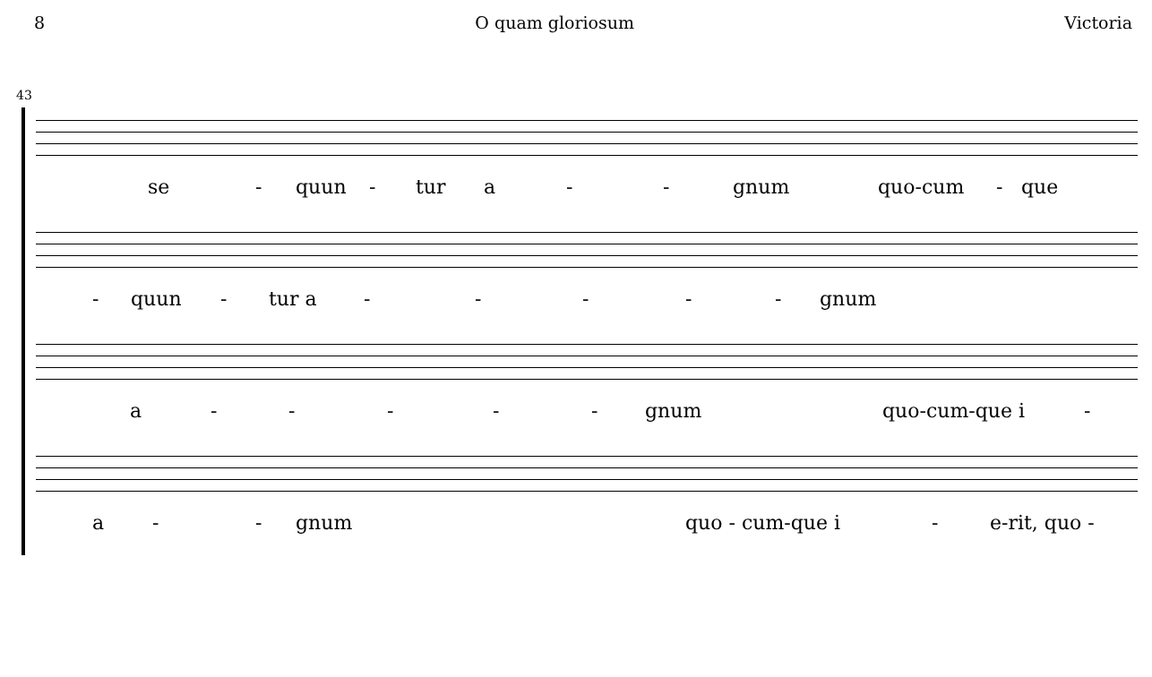8 O quam gloriosum Victoria
43
se - quun - tur a - - gnum quo-cum - que
- quun - tur a - - - - - gnum
a - - - - - gnum quo-cum-que i -
a - - gnum quo - cum-que i - e-rit, quo -